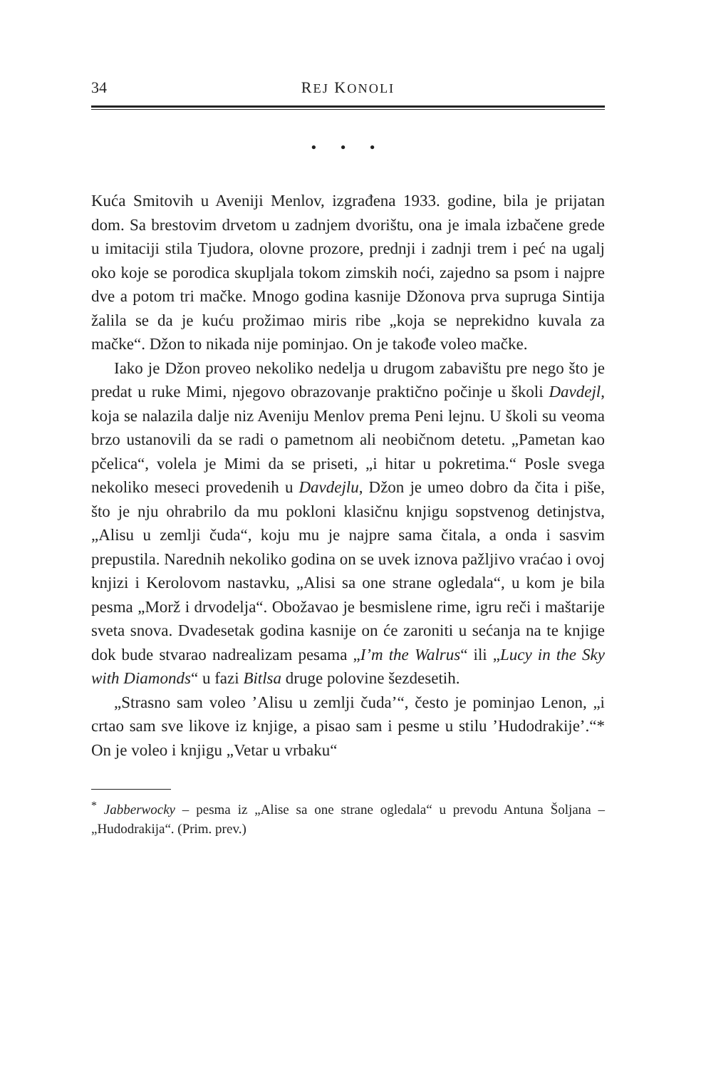34 REJ KONOLI
• • •
Kuća Smitovih u Aveniji Menlov, izgrađena 1933. godine, bila je prijatan dom. Sa brestovim drvetom u zadnjem dvorištu, ona je imala izbačene grede u imitaciji stila Tjudora, olovne prozore, prednji i zadnji trem i peć na ugalj oko koje se porodica skupljala tokom zimskih noći, zajedno sa psom i najpre dve a potom tri mačke. Mnogo godina kasnije Džonova prva supruga Sintija žalila se da je kuću prožimao miris ribe „koja se neprekidno kuvala za mačke“. Džon to nikada nije pominjao. On je takođe voleo mačke.
Iako je Džon proveo nekoliko nedelja u drugom zabavištu pre nego što je predat u ruke Mimi, njegovo obrazovanje praktično počinje u školi Davdejl, koja se nalazila dalje niz Aveniju Menlov prema Peni lejnu. U školi su veoma brzo ustanovili da se radi o pametnom ali neobičnom detetu. „Pametan kao pčelica“, volela je Mimi da se priseti, „i hitar u pokretima.“ Posle svega nekoliko meseci provedenih u Davdejlu, Džon je umeo dobro da čita i piše, što je nju ohrabrilo da mu pokloni klasičnu knjigu sopstvenog detinjstva, „Alisu u zemlji čuda“, koju mu je najpre sama čitala, a onda i sasvim prepustila. Narednih nekoliko godina on se uvek iznova pažljivo vraćao i ovoj knjizi i Kerolovom nastavku, „Alisi sa one strane ogledala“, u kom je bila pesma „Morž i drvodelja“. Obožavao je besmislene rime, igru reči i maštarije sveta snova. Dvadesetak godina kasnije on će zaroniti u sećanja na te knjige dok bude stvarao nadrealizam pesama „I’m the Walrus“ ili „Lucy in the Sky with Diamonds“ u fazi Bitlsa druge polovine šezdesetih.
„Strasno sam voleo ’Alisu u zemlji čuda’“, često je pominjao Lenon, „i crtao sam sve likove iz knjige, a pisao sam i pesme u stilu ’Hudodrakije’.“* On je voleo i knjigu „Vetar u vrbaku“
<sup>*</sup> Jabberwocky – pesma iz „Alise sa one strane ogledala“ u prevodu Antuna Šoljana – „Hudodrakija“. (Prim. prev.)